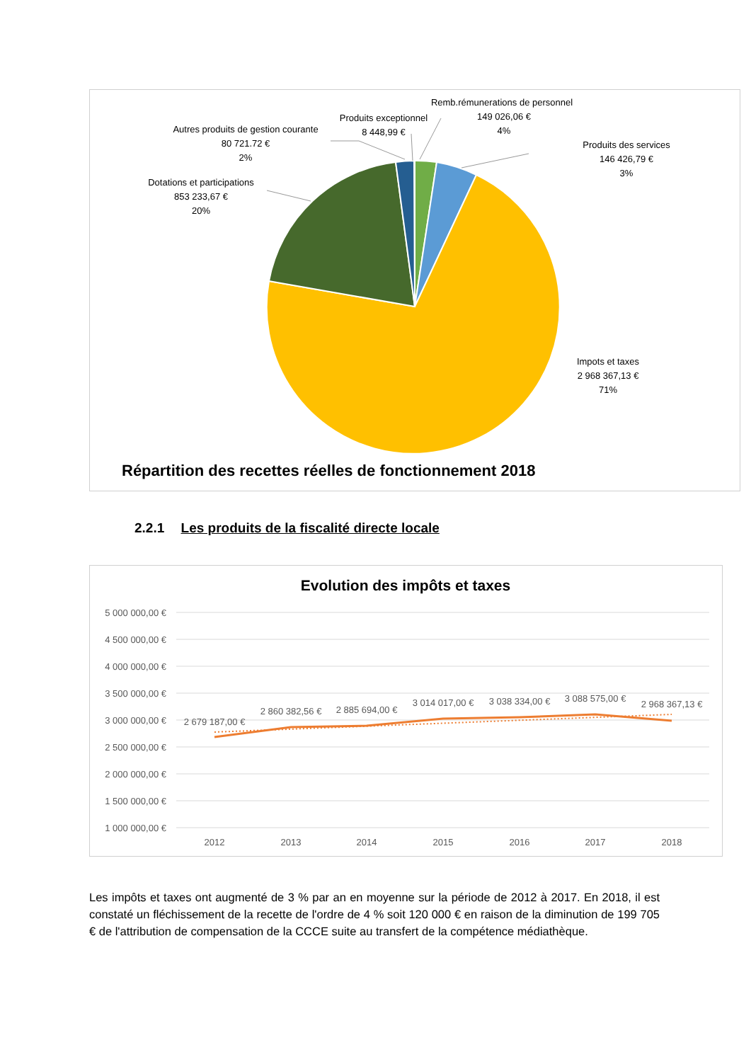Remb.rémunerations de personnel
149 026,06 €
4%
Produits exceptionnel
8 448,99 €
Autres produits de gestion courante
80 721.72 €
2%
Dotations et participations
853 233,67 €
20%
Produits des services
146 426,79 €
3%
Impots et taxes
2 968 367,13 €
71%
Répartition des recettes réelles de fonctionnement 2018
2.2.1 Les produits de la fiscalité directe locale
Evolution des impôts et taxes
5 000 000,00 €
4 500 000,00 €
4 000 000,00 €
3 500 000,00 €
3 000 000,00 €
2 500 000,00 €
2 000 000,00 €
1 500 000,00 €
1 000 000,00 €
2 679 187,00 €
2 860 382,56 €
2 885 694,00 €
3 014 017,00 €
3 038 334,00 €
3 088 575,00 €
2 968 367,13 €
2012
2013
2014
2015
2016
2017
2018
Les impôts et taxes ont augmenté de 3 % par an en moyenne sur la période de 2012 à 2017. En 2018, il est constaté un fléchissement de la recette de l'ordre de 4 % soit 120 000 € en raison de la diminution de 199 705 € de l'attribution de compensation de la CCCE suite au transfert de la compétence médiathèque.